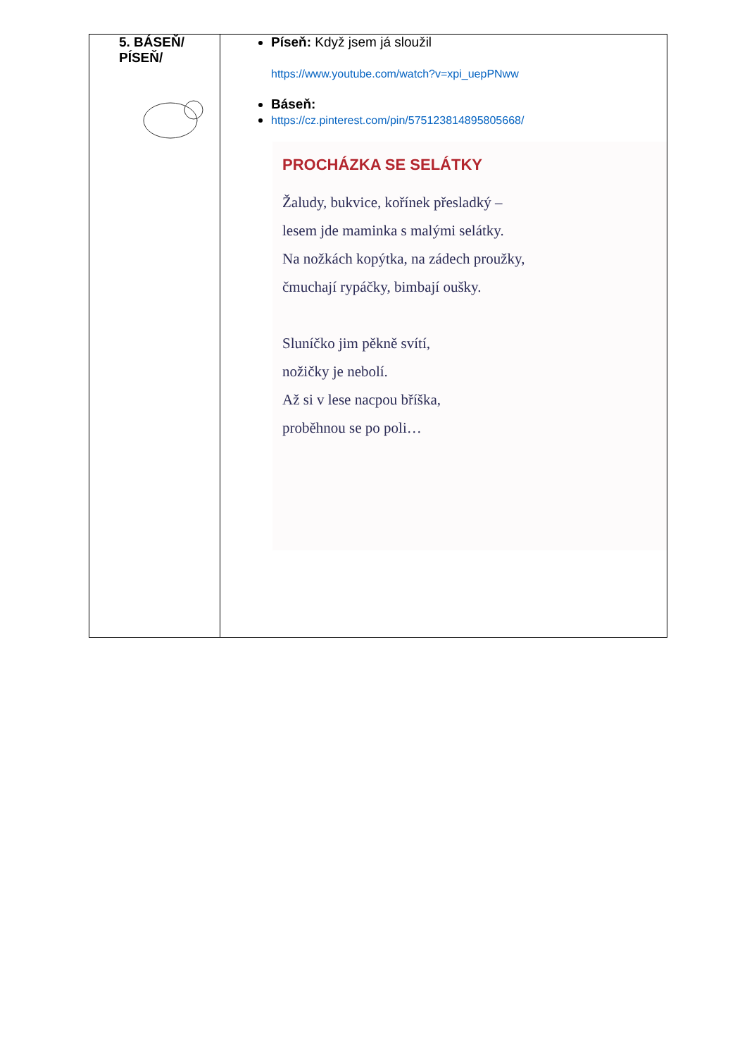| 5. BÁSEŇ/ PÍSEŇ/ | Píseň: Když jsem já sloužil https://www.youtube.com/watch?v=xpi_uepPNww Báseň: https://cz.pinterest.com/pin/575123814895805668/ PROCHÁZKA SE SELÁTKY Žaludy, bukvice, kořínek přesladký – lesem jde maminka s malými selátky. Na nožkách kopýtka, na zádech proužky, čmuchají rypáčky, bimbají oušky. Sluníčko jim pěkně svítí, nožičky je nebolí. Až si v lese nacpou bříška, proběhnou se po poli… |